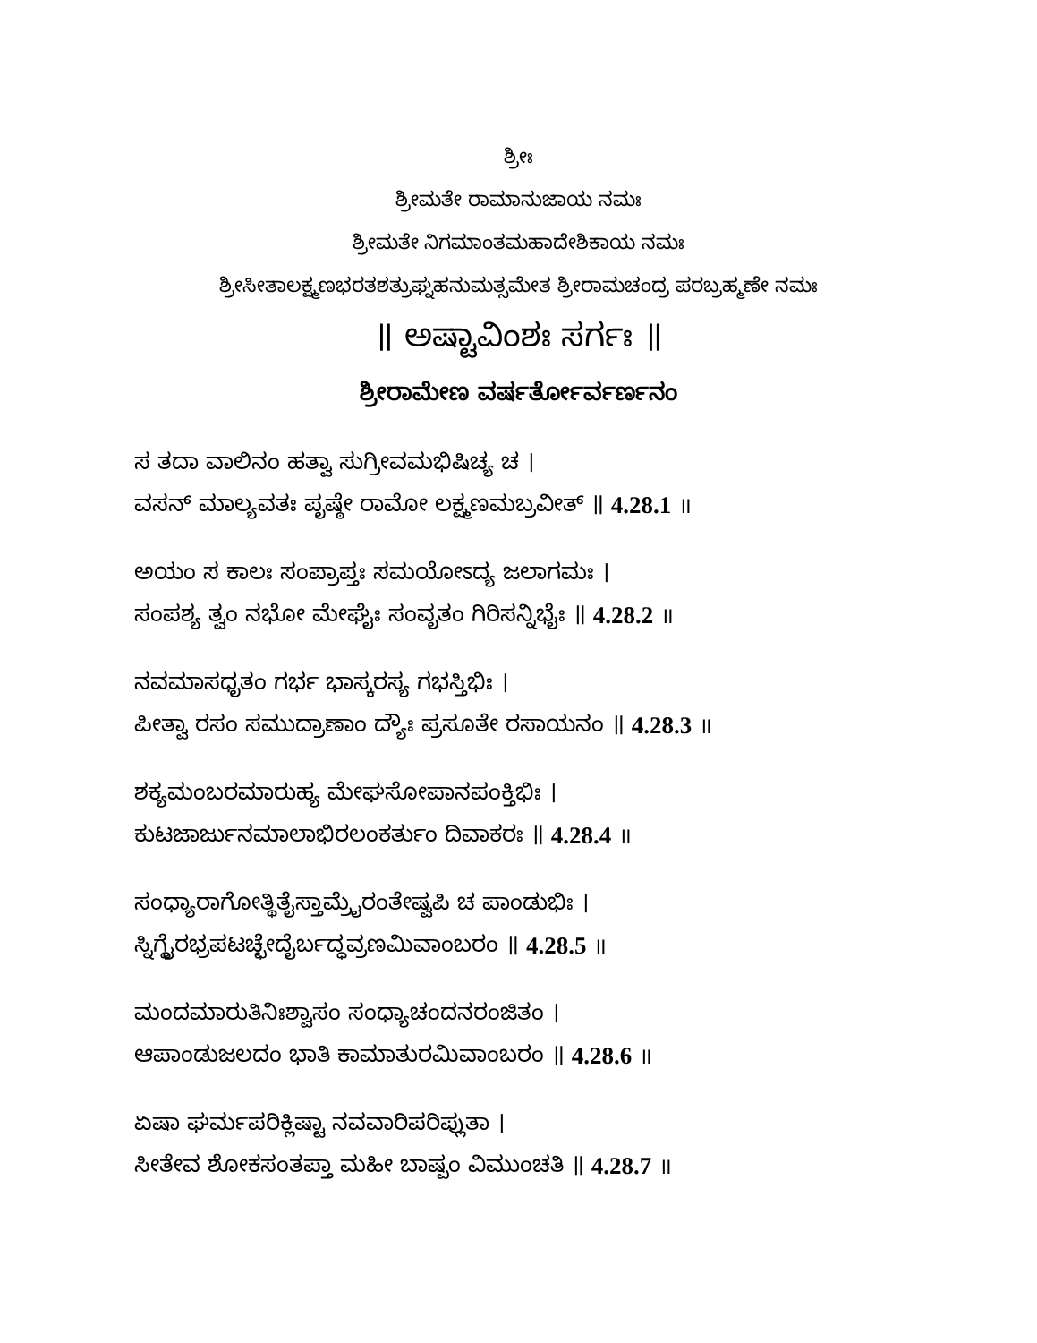ಶ್ರೀಃ
ಶ್ರೀಮತೇ ರಾಮಾನುಜಾಯ ನಮಃ
ಶ್ರೀಮತೇ ನಿಗಮಾಂತಮಹಾದೇಶಿಕಾಯ ನಮಃ
ಶ್ರೀಸೀತಾಲಕ್ಷ್ಮಣಭರತಶತ್ರುಘ್ನಹನುಮತ್ಸಮೇತ ಶ್ರೀರಾಮಚಂದ್ರ ಪರಬ್ರಹ್ಮಣೇ ನಮಃ
॥ ಅಷ್ಟಾವಿಂಶಃ ಸರ್ಗಃ ॥
ಶ್ರೀರಾಮೇಣ ವರ್ಷರ್ತೋರ್ವರ್ಣನಂ
ಸ ತದಾ ವಾಲಿನಂ ಹತ್ವಾ ಸುಗ್ರೀವಮಭಿಷಿಚ್ಯ ಚ ।
ವಸನ್ ಮಾಲ್ಯವತಃ ಪೃಷ್ಠೇ ರಾಮೋ ಲಕ್ಷ್ಮಣಮಬ್ರವೀತ್ ॥ 4.28.1 ॥
ಅಯಂ ಸ ಕಾಲಃ ಸಂಪ್ರಾಪ್ತಃ ಸಮಯೋಽದ್ಯ ಜಲಾಗಮಃ ।
ಸಂಪಶ್ಯ ತ್ವಂ ನಭೋ ಮೇಘೈಃ ಸಂವೃತಂ ಗಿರಿಸನ್ನಿಭೈಃ ॥ 4.28.2 ॥
ನವಮಾಸಧೃತಂ ಗರ್ಭ ಭಾಸ್ಕರಸ್ಯ ಗಭಸ್ತಿಭಿಃ ।
ಪೀತ್ವಾ ರಸಂ ಸಮುದ್ರಾಣಾಂ ದ್ಯೌಃ ಪ್ರಸೂತೇ ರಸಾಯನಂ ॥ 4.28.3 ॥
ಶಕ್ಯಮಂಬರಮಾರುಹ್ಯ ಮೇಘಸೋಪಾನಪಂಕ್ತಿಭಿಃ ।
ಕುಟಜಾರ್ಜುನಮಾಲಾಭಿರಲಂಕರ್ತುಂ ದಿವಾಕರಃ ॥ 4.28.4 ॥
ಸಂಧ್ಯಾರಾಗೋತ್ಥಿತೈಸ್ತಾಮ್ರೈರಂತೇಷ್ವಪಿ ಚ ಪಾಂಡುಭಿಃ ।
ಸ್ನಿಗ್ಧೈರಭ್ರಪಟಚ್ಛೇದೈರ್ಬದ್ಧವ್ರಣಮಿವಾಂಬರಂ ॥ 4.28.5 ॥
ಮಂದಮಾರುತಿನಿಃಶ್ವಾಸಂ ಸಂಧ್ಯಾಚಂದನರಂಜಿತಂ ।
ಆಪಾಂಡುಜಲದಂ ಭಾತಿ ಕಾಮಾತುರಮಿವಾಂಬರಂ ॥ 4.28.6 ॥
ಏಷಾ ಘರ್ಮಪರಿಕ್ಲಿಷ್ಟಾ ನವವಾರಿಪರಿಪ್ಲುತಾ ।
ಸೀತೇವ ಶೋಕಸಂತಪ್ತಾ ಮಹೀ ಬಾಷ್ಪಂ ವಿಮುಂಚತಿ ॥ 4.28.7 ॥